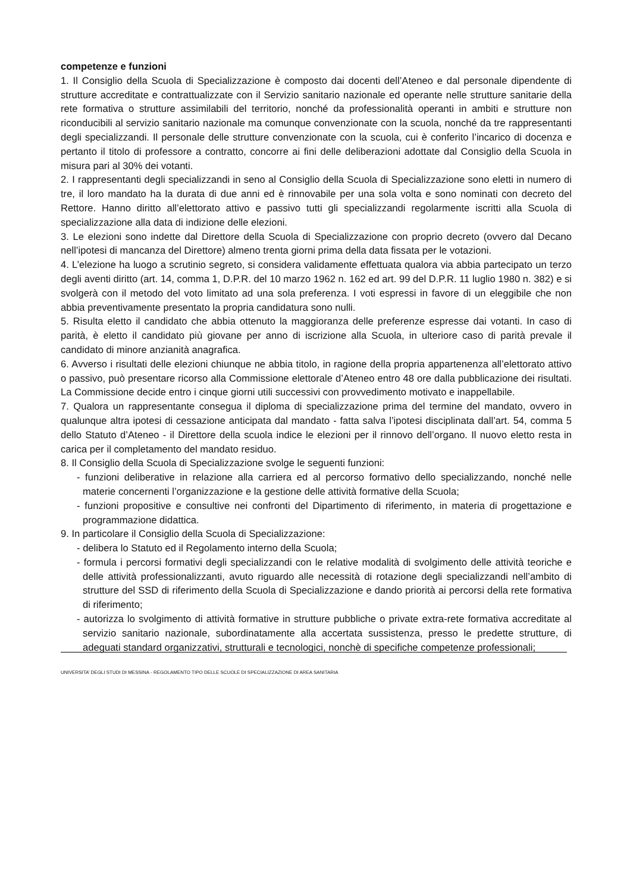competenze e funzioni
1. Il Consiglio della Scuola di Specializzazione è composto dai docenti dell’Ateneo e dal personale dipendente di strutture accreditate e contrattualizzate con il Servizio sanitario nazionale ed operante nelle strutture sanitarie della rete formativa o strutture assimilabili del territorio, nonché da professionalità operanti in ambiti e strutture non riconducibili al servizio sanitario nazionale ma comunque convenzionate con la scuola, nonché da tre rappresentanti degli specializzandi. Il personale delle strutture convenzionate con la scuola, cui è conferito l’incarico di docenza e pertanto il titolo di professore a contratto, concorre ai fini delle deliberazioni adottate dal Consiglio della Scuola in misura pari al 30% dei votanti.
2. I rappresentanti degli specializzandi in seno al Consiglio della Scuola di Specializzazione sono eletti in numero di tre, il loro mandato ha la durata di due anni ed è rinnovabile per una sola volta e sono nominati con decreto del Rettore. Hanno diritto all’elettorato attivo e passivo tutti gli specializzandi regolarmente iscritti alla Scuola di specializzazione alla data di indizione delle elezioni.
3. Le elezioni sono indette dal Direttore della Scuola di Specializzazione con proprio decreto (ovvero dal Decano nell’ipotesi di mancanza del Direttore) almeno trenta giorni prima della data fissata per le votazioni.
4. L’elezione ha luogo a scrutinio segreto, si considera validamente effettuata qualora via abbia partecipato un terzo degli aventi diritto (art. 14, comma 1, D.P.R. del 10 marzo 1962 n. 162 ed art. 99 del D.P.R. 11 luglio 1980 n. 382) e si svolgerà con il metodo del voto limitato ad una sola preferenza. I voti espressi in favore di un eleggibile che non abbia preventivamente presentato la propria candidatura sono nulli.
5. Risulta eletto il candidato che abbia ottenuto la maggioranza delle preferenze espresse dai votanti. In caso di parità, è eletto il candidato più giovane per anno di iscrizione alla Scuola, in ulteriore caso di parità prevale il candidato di minore anzianità anagrafica.
6. Avverso i risultati delle elezioni chiunque ne abbia titolo, in ragione della propria appartenenza all’elettorato attivo o passivo, può presentare ricorso alla Commissione elettorale d’Ateneo entro 48 ore dalla pubblicazione dei risultati. La Commissione decide entro i cinque giorni utili successivi con provvedimento motivato e inappellabile.
7. Qualora un rappresentante consegua il diploma di specializzazione prima del termine del mandato, ovvero in qualunque altra ipotesi di cessazione anticipata dal mandato - fatta salva l’ipotesi disciplinata dall’art. 54, comma 5 dello Statuto d’Ateneo - il Direttore della scuola indice le elezioni per il rinnovo dell’organo. Il nuovo eletto resta in carica per il completamento del mandato residuo.
8. Il Consiglio della Scuola di Specializzazione svolge le seguenti funzioni:
- funzioni deliberative in relazione alla carriera ed al percorso formativo dello specializzando, nonché nelle materie concernenti l’organizzazione e la gestione delle attività formative della Scuola;
- funzioni propositive e consultive nei confronti del Dipartimento di riferimento, in materia di progettazione e programmazione didattica.
9. In particolare il Consiglio della Scuola di Specializzazione:
- delibera lo Statuto ed il Regolamento interno della Scuola;
- formula i percorsi formativi degli specializzandi con le relative modalità di svolgimento delle attività teoriche e delle attività professionalizzanti, avuto riguardo alle necessità di rotazione degli specializzandi nell’ambito di strutture del SSD di riferimento della Scuola di Specializzazione e dando priorità ai percorsi della rete formativa di riferimento;
- autorizza lo svolgimento di attività formative in strutture pubbliche o private extra-rete formativa accreditate al servizio sanitario nazionale, subordinatamente alla accertata sussistenza, presso le predette strutture, di adeguati standard organizzativi, strutturali e tecnologici, nonchè di specifiche competenze professionali;
UNIVERSITA’ DEGLI STUDI DI MESSINA - REGOLAMENTO TIPO DELLE SCUOLE DI SPECIALIZZAZIONE DI AREA SANITARIA